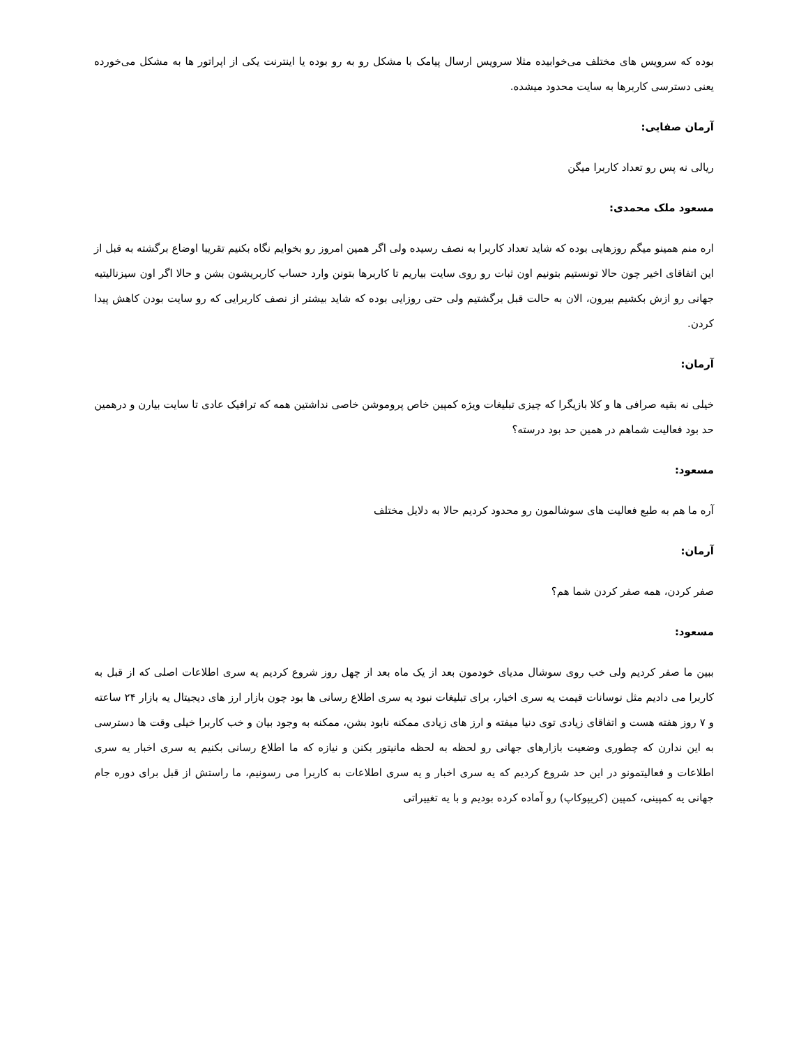بوده که سرویس های مختلف می‌خوابیده مثلا سرویس ارسال پیامک با مشکل رو به رو بوده یا اینترنت یکی از اپراتور ها به مشکل می‌خورده یعنی دسترسی کاربرها به سایت محدود میشده.
آرمان صفایی:
ریالی نه پس رو تعداد کاربرا میگن
مسعود ملک محمدی:
اره منم همینو میگم روزهایی بوده که شاید تعداد کاربرا به نصف رسیده ولی اگر همین امروز رو بخوایم نگاه بکنیم تقریبا اوضاع برگشته به قبل از این اتفاقای اخیر چون حالا تونستیم بتونیم اون ثبات رو روی سایت بیاریم تا کاربرها بتونن وارد حساب کاربریشون بشن و حالا اگر اون سیزنالیتیه جهانی رو ازش بکشیم بیرون، الان به حالت قبل برگشتیم ولی حتی روزایی بوده که شاید بیشتر از نصف کاربرایی که رو سایت بودن کاهش پیدا کردن.
آرمان:
خیلی نه بقیه صرافی ها و کلا بازیگرا که چیزی تبلیغات ویژه کمپین خاص پروموشن خاصی نداشتین همه که ترافیک عادی تا سایت بیارن و درهمین حد بود فعالیت شماهم در همین حد بود درسته؟
مسعود:
آره ما هم به طبع فعالیت های سوشالمون رو محدود کردیم حالا به دلایل مختلف
آرمان:
صفر کردن، همه صفر کردن شما هم؟
مسعود:
ببین ما صفر کردیم ولی خب روی سوشال مدیای خودمون بعد از یک ماه بعد از چهل روز شروع کردیم یه سری اطلاعات اصلی که از قبل به کاربرا می دادیم مثل نوسانات قیمت یه سری اخبار، برای تبلیغات نبود یه سری اطلاع رسانی ها بود چون بازار ارز های دیجیتال یه بازار ۲۴ ساعته و ۷ روز هفته هست و اتفاقای زیادی توی دنیا میفته و ارز های زیادی ممکنه نابود بشن، ممکنه به وجود بیان و خب کاربرا خیلی وقت ها دسترسی به این ندارن که چطوری وضعیت بازارهای جهانی رو لحظه به لحظه مانیتور بکنن و نیازه که ما اطلاع رسانی بکنیم یه سری اخبار یه سری اطلاعات و فعالیتمونو در این حد شروع کردیم که یه سری اخبار و یه سری اطلاعات به کاربرا می رسونیم، ما راستش از قبل برای دوره جام جهانی یه کمپینی، کمپین (کریپوکاپ) رو آماده کرده بودیم و با یه تغییراتی